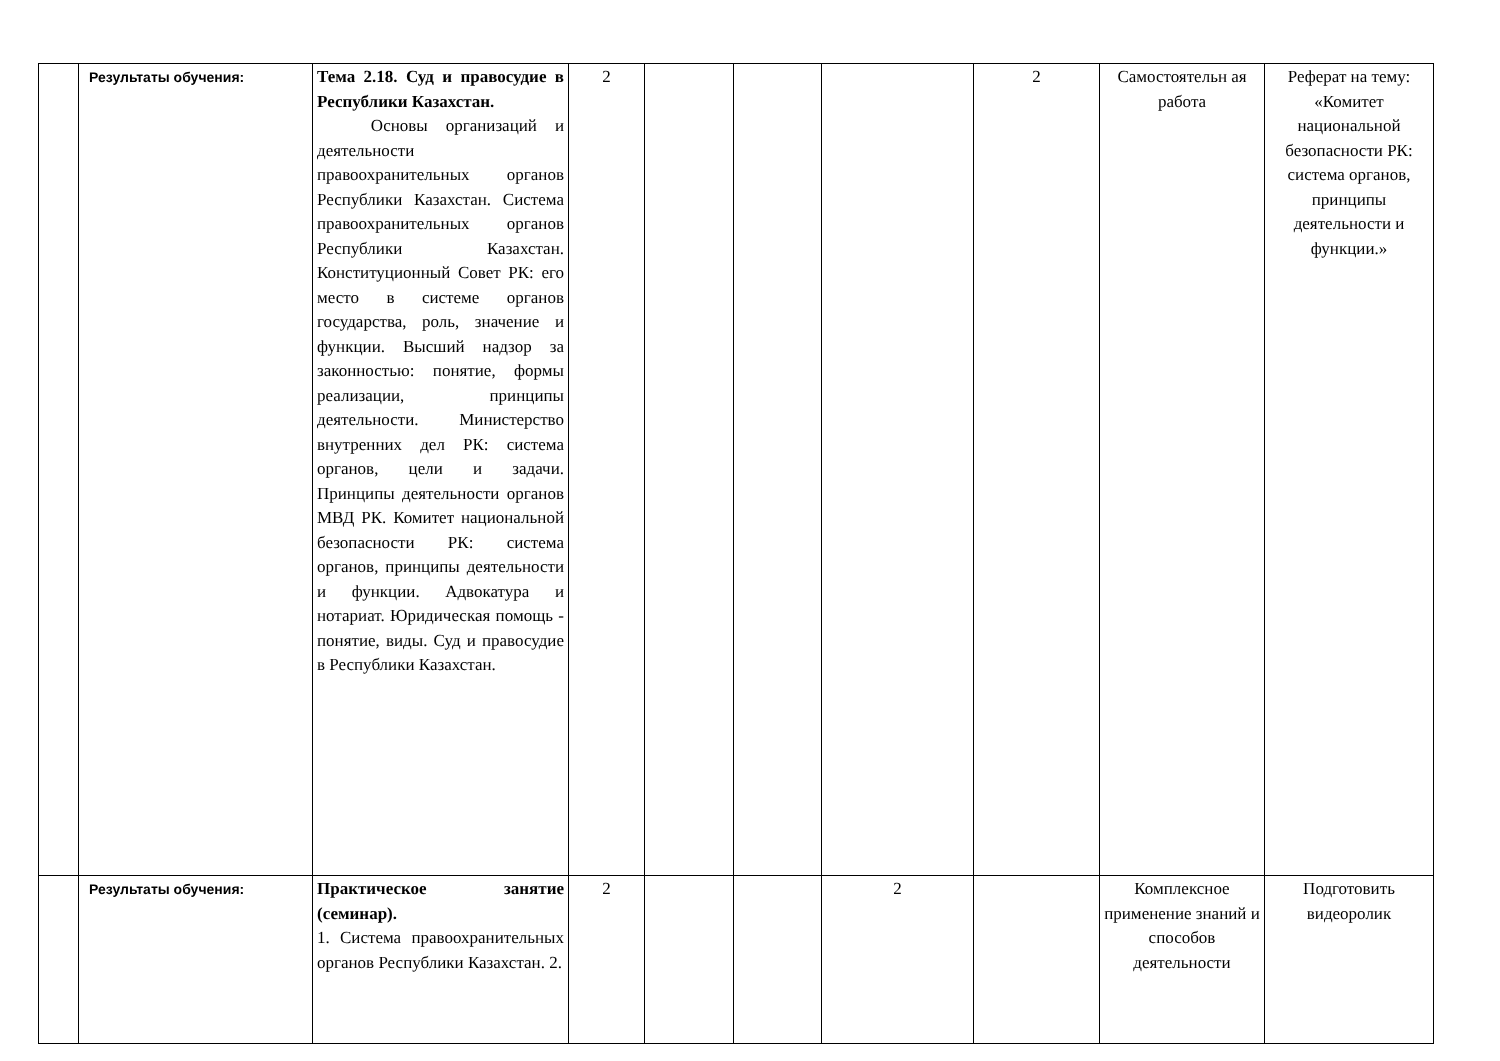| | Результаты обучения: | Тема 2.18. Суд и правосудие в Республики Казахстан. Основы организаций и деятельности правоохранительных органов Республики Казахстан. Система правоохранительных органов Республики Казахстан. Конституционный Совет РК: его место в системе органов государства, роль, значение и функции. Высший надзор за законностью: понятие, формы реализации, принципы деятельности. Министерство внутренних дел РК: система органов, цели и задачи. Принципы деятельности органов МВД РК. Комитет национальной безопасности РК: система органов, принципы деятельности и функции. Адвокатура и нотариат. Юридическая помощь - понятие, виды. Суд и правосудие в Республики Казахстан. | 2 | | | | 2 | Самостоятельн ая работа | Реферат на тему: «Комитет национальной безопасности РК: система органов, принципы деятельности и функции.» |
| | Результаты обучения: | Практическое занятие (семинар). 1. Система правоохранительных органов Республики Казахстан. 2. | 2 | | | 2 | | Комплексное применение знаний и способов деятельности | Подготовить видеоролик |